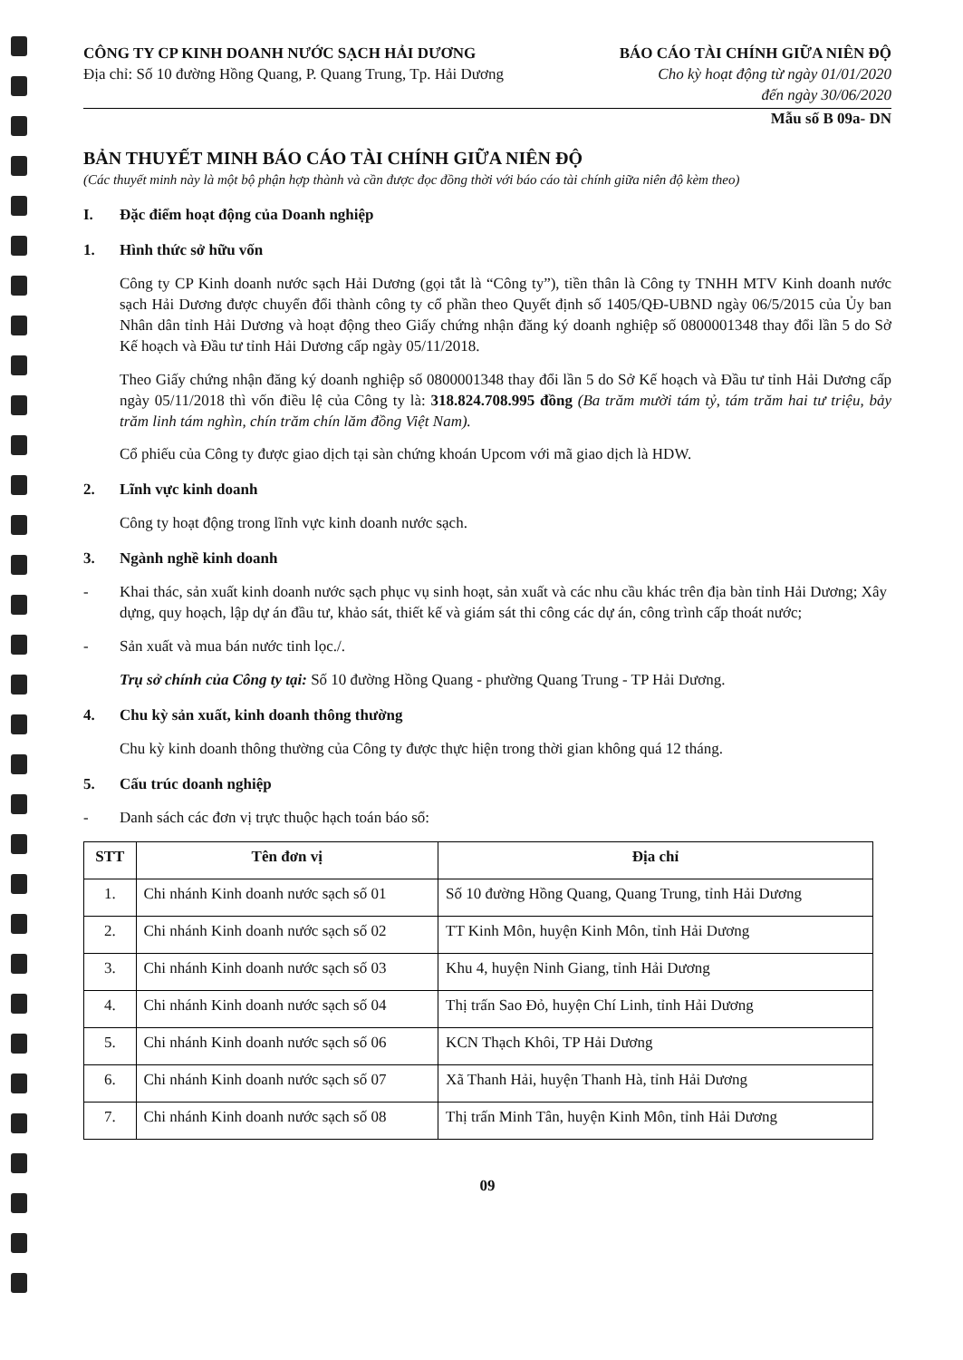CÔNG TY CP KINH DOANH NƯỚC SẠCH HẢI DƯƠNG
Địa chỉ: Số 10 đường Hồng Quang, P. Quang Trung, Tp. Hải Dương
BÁO CÁO TÀI CHÍNH GIỮA NIÊN ĐỘ
Cho kỳ hoạt động từ ngày 01/01/2020
đến ngày 30/06/2020
Mẫu số B 09a- DN
BẢN THUYẾT MINH BÁO CÁO TÀI CHÍNH GIỮA NIÊN ĐỘ
(Các thuyết minh này là một bộ phận hợp thành và cần được đọc đồng thời với báo cáo tài chính giữa niên độ kèm theo)
I. Đặc điểm hoạt động của Doanh nghiệp
1. Hình thức sở hữu vốn
Công ty CP Kinh doanh nước sạch Hải Dương (gọi tắt là “Công ty”), tiền thân là Công ty TNHH MTV Kinh doanh nước sạch Hải Dương được chuyển đổi thành công ty cổ phần theo Quyết định số 1405/QĐ-UBND ngày 06/5/2015 của Ủy ban Nhân dân tỉnh Hải Dương và hoạt động theo Giấy chứng nhận đăng ký doanh nghiệp số 0800001348 thay đổi lần 5 do Sở Kế hoạch và Đầu tư tỉnh Hải Dương cấp ngày 05/11/2018.
Theo Giấy chứng nhận đăng ký doanh nghiệp số 0800001348 thay đổi lần 5 do Sở Kế hoạch và Đầu tư tỉnh Hải Dương cấp ngày 05/11/2018 thì vốn điều lệ của Công ty là: 318.824.708.995 đồng (Ba trăm mười tám tỷ, tám trăm hai tư triệu, bảy trăm linh tám nghìn, chín trăm chín lăm đồng Việt Nam).
Cổ phiếu của Công ty được giao dịch tại sàn chứng khoán Upcom với mã giao dịch là HDW.
2. Lĩnh vực kinh doanh
Công ty hoạt động trong lĩnh vực kinh doanh nước sạch.
3. Ngành nghề kinh doanh
- Khai thác, sản xuất kinh doanh nước sạch phục vụ sinh hoạt, sản xuất và các nhu cầu khác trên địa bàn tỉnh Hải Dương; Xây dựng, quy hoạch, lập dự án đầu tư, khảo sát, thiết kế và giám sát thi công các dự án, công trình cấp thoát nước;
- Sản xuất và mua bán nước tinh lọc./.
Trụ sở chính của Công ty tại: Số 10 đường Hồng Quang - phường Quang Trung - TP Hải Dương.
4. Chu kỳ sản xuất, kinh doanh thông thường
Chu kỳ kinh doanh thông thường của Công ty được thực hiện trong thời gian không quá 12 tháng.
5. Cấu trúc doanh nghiệp
- Danh sách các đơn vị trực thuộc hạch toán báo sổ:
| STT | Tên đơn vị | Địa chỉ |
| --- | --- | --- |
| 1. | Chi nhánh Kinh doanh nước sạch số 01 | Số 10 đường Hồng Quang, Quang Trung, tỉnh Hải Dương |
| 2. | Chi nhánh Kinh doanh nước sạch số 02 | TT Kinh Môn, huyện Kinh Môn, tỉnh Hải Dương |
| 3. | Chi nhánh Kinh doanh nước sạch số 03 | Khu 4, huyện Ninh Giang, tỉnh Hải Dương |
| 4. | Chi nhánh Kinh doanh nước sạch số 04 | Thị trấn Sao Đỏ, huyện Chí Linh, tỉnh Hải Dương |
| 5. | Chi nhánh Kinh doanh nước sạch số 06 | KCN Thạch Khôi, TP Hải Dương |
| 6. | Chi nhánh Kinh doanh nước sạch số 07 | Xã Thanh Hải, huyện Thanh Hà, tỉnh Hải Dương |
| 7. | Chi nhánh Kinh doanh nước sạch số 08 | Thị trấn Minh Tân, huyện Kinh Môn, tỉnh Hải Dương |
09